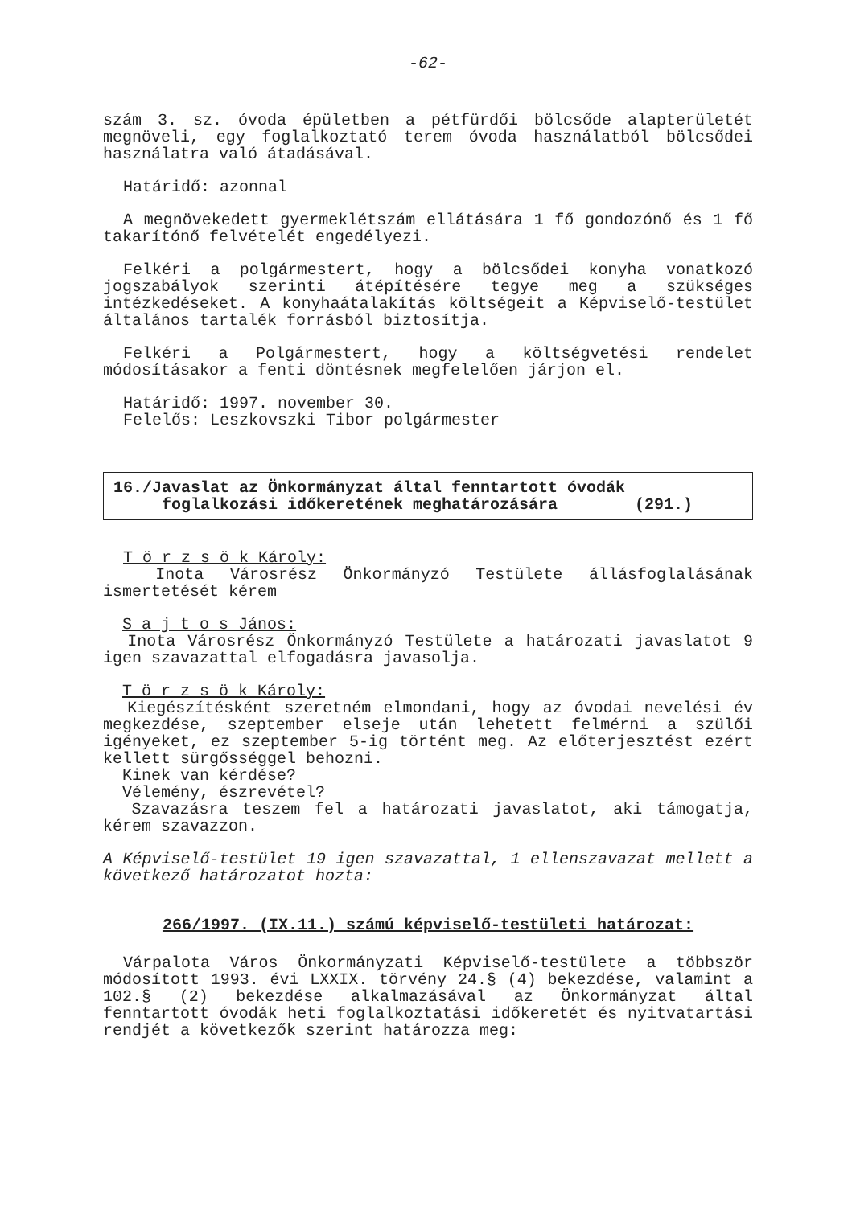-62-
szám 3. sz. óvoda épületben a pétfürdői bölcsőde alapterületét megnöveli, egy foglalkoztató terem óvoda használatból bölcsődei használatra való átadásával.
Határidő: azonnal
A megnövekedett gyermeklétszám ellátására 1 fő gondozónő és 1 fő takarítónő felvételét engedélyezi.
Felkéri a polgármestert, hogy a bölcsődei konyha vonatkozó jogszabályok szerinti átépítésére tegye meg a szükséges intézkedéseket. A konyhaátalakítás költségeit a Képviselő-testület általános tartalék forrásból biztosítja.
Felkéri a Polgármestert, hogy a költségvetési rendelet módosításakor a fenti döntésnek megfelelően járjon el.
Határidő: 1997. november 30.
Felelős: Leszkovszki Tibor polgármester
16./Javaslat az Önkormányzat által fenntartott óvodák
foglalkozási időkeretének meghatározására (291.)
T ö r z s ö k Károly:
Inota Városrész Önkormányzó Testülete állásfoglalásának ismertetését kérem
S a j t o s János:
Inota Városrész Önkormányzó Testülete a határozati javaslatot 9 igen szavazattal elfogadásra javasolja.
T ö r z s ö k Károly:
Kiegészítésként szeretném elmondani, hogy az óvodai nevelési év megkezdése, szeptember elseje után lehetett felmérni a szülői igényeket, ez szeptember 5-ig történt meg. Az előterjesztést ezért kellett sürgősséggel behozni.
Kinek van kérdése?
Vélemény, észrevétel?
Szavazásra teszem fel a határozati javaslatot, aki támogatja, kérem szavazzon.
A Képviselő-testület 19 igen szavazattal, 1 ellenszavazat mellett a következő határozatot hozta:
266/1997. (IX.11.) számú képviselő-testületi határozat:
Várpalota Város Önkormányzati Képviselő-testülete a többször módosított 1993. évi LXXIX. törvény 24.§ (4) bekezdése, valamint a 102.§ (2) bekezdése alkalmazásával az Önkormányzat által fenntartott óvodák heti foglalkoztatási időkeretét és nyitvatartási rendjét a következők szerint határozza meg: